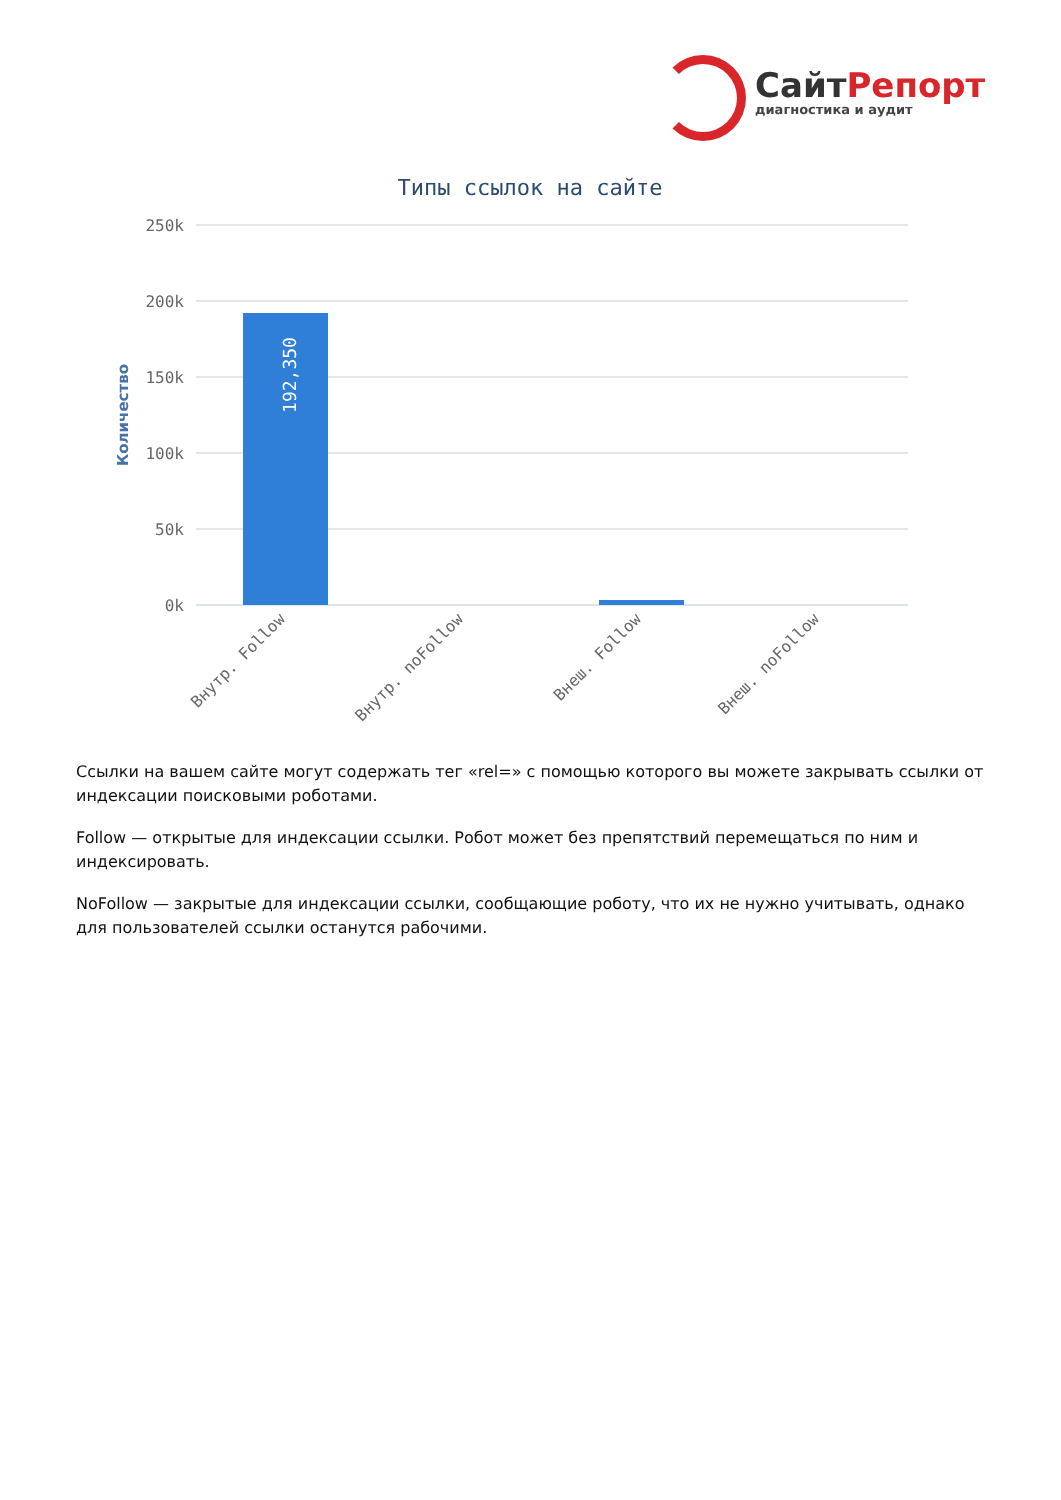СайтРепорт
диагностика и аудит
Типы ссылок на сайте
250k
200k
150k
100k
50k
0k
Количество
192,350
Внутр. Follow
Внутр. noFollow
Внеш. Follow
Внеш. noFollow
Ссылки на вашем сайте могут содержать тег «rel=» с помощью которого вы можете закрывать ссылки от индексации поисковыми роботами.
Follow — открытые для индексации ссылки. Робот может без препятствий перемещаться по ним и индексировать.
NoFollow — закрытые для индексации ссылки, сообщающие роботу, что их не нужно учитывать, однако для пользователей ссылки останутся рабочими.